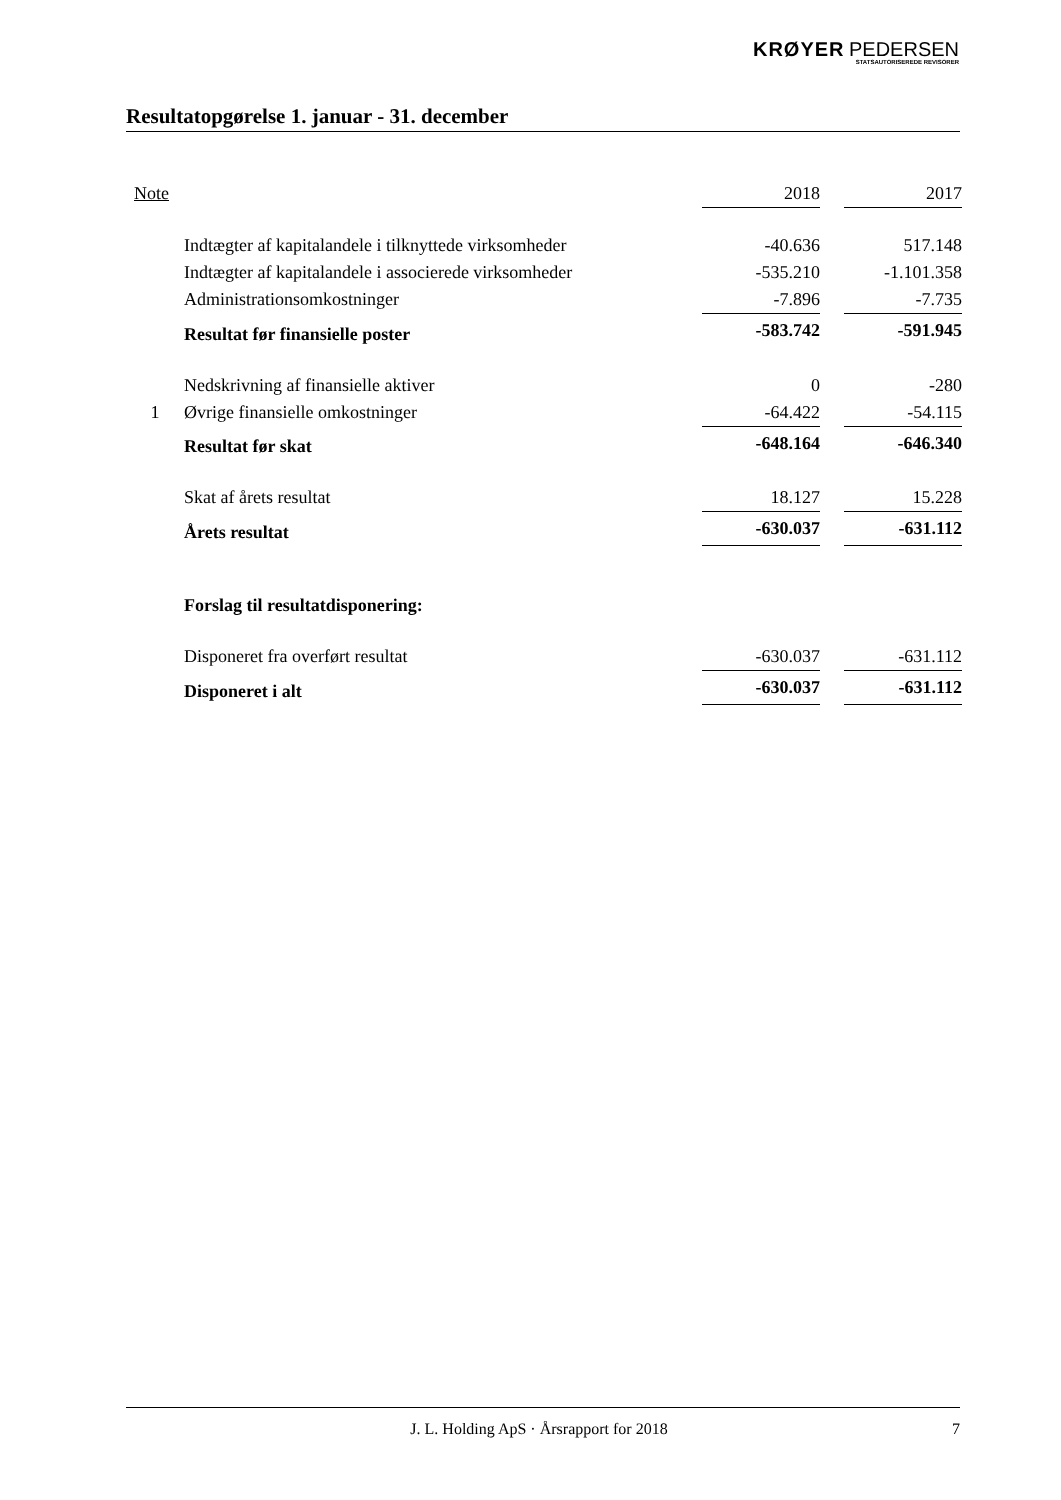KRØYER PEDERSEN
STATSAUTORISEREDE REVISORER
Resultatopgørelse 1. januar - 31. december
| Note | | 2018 | | 2017 |
| | Indtægter af kapitalandele i tilknyttede virksomheder | -40.636 | | 517.148 |
| | Indtægter af kapitalandele i associerede virksomheder | -535.210 | | -1.101.358 |
| | Administrationsomkostninger | -7.896 | | -7.735 |
| | Resultat før finansielle poster | -583.742 | | -591.945 |
| | Nedskrivning af finansielle aktiver | 0 | | -280 |
| 1 | Øvrige finansielle omkostninger | -64.422 | | -54.115 |
| | Resultat før skat | -648.164 | | -646.340 |
| | Skat af årets resultat | 18.127 | | 15.228 |
| | Årets resultat | -630.037 | | -631.112 |
| | Forslag til resultatdisponering: | | | |
| | Disponeret fra overført resultat | -630.037 | | -631.112 |
| | Disponeret i alt | -630.037 | | -631.112 |
J. L. Holding ApS · Årsrapport for 2018 7